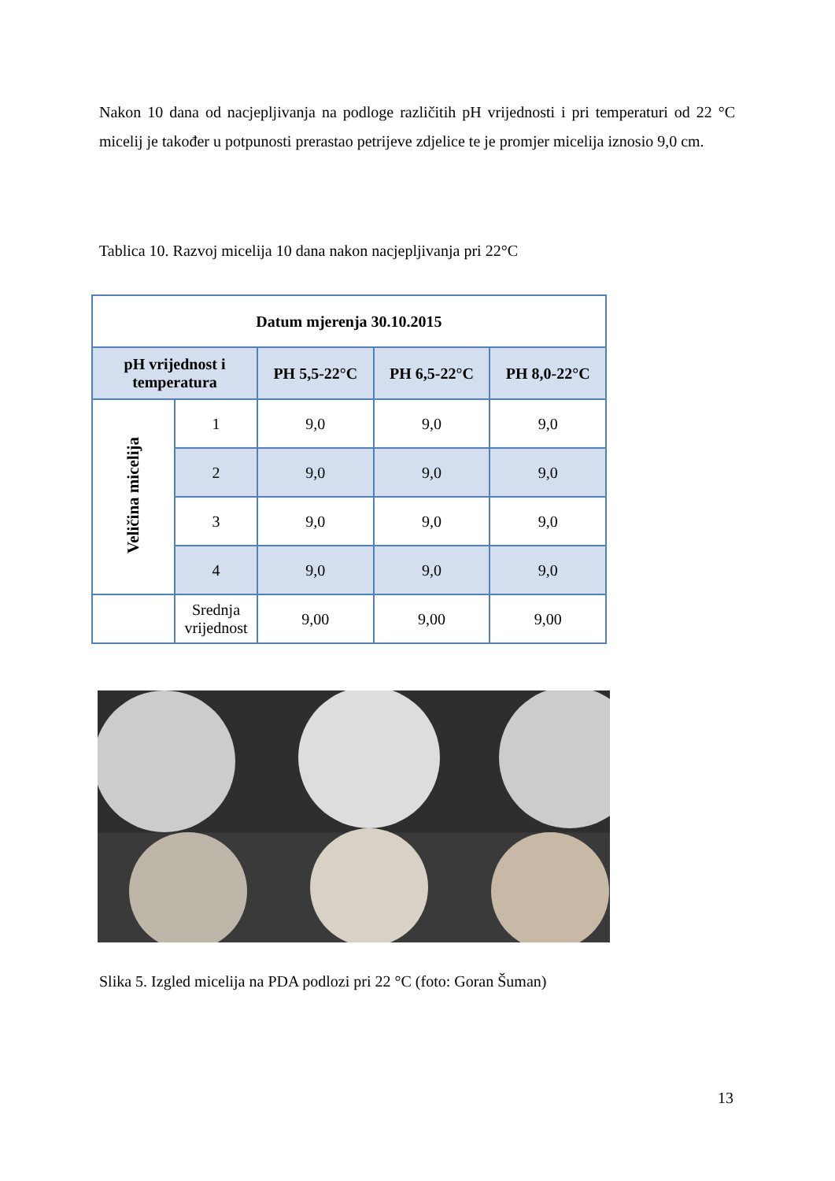Nakon 10 dana od nacjepljivanja na podloge različitih pH vrijednosti i pri temperaturi od 22 °C micelij je također u potpunosti prerastao petrijeve zdjelice te je promjer micelija iznosio 9,0 cm.
Tablica 10. Razvoj micelija 10 dana nakon nacjepljivanja pri 22°C
| Datum mjerenja 30.10.2015 | | | | |
| --- | --- | --- | --- | --- |
| pH vrijednost i temperatura | | PH 5,5-22°C | PH 6,5-22°C | PH 8,0-22°C |
| Veličina micelija | 1 | 9,0 | 9,0 | 9,0 |
| | 2 | 9,0 | 9,0 | 9,0 |
| | 3 | 9,0 | 9,0 | 9,0 |
| | 4 | 9,0 | 9,0 | 9,0 |
| | Srednja vrijednost | 9,00 | 9,00 | 9,00 |
Slika 5. Izgled micelija na PDA podlozi pri 22 °C (foto: Goran Šuman)
13